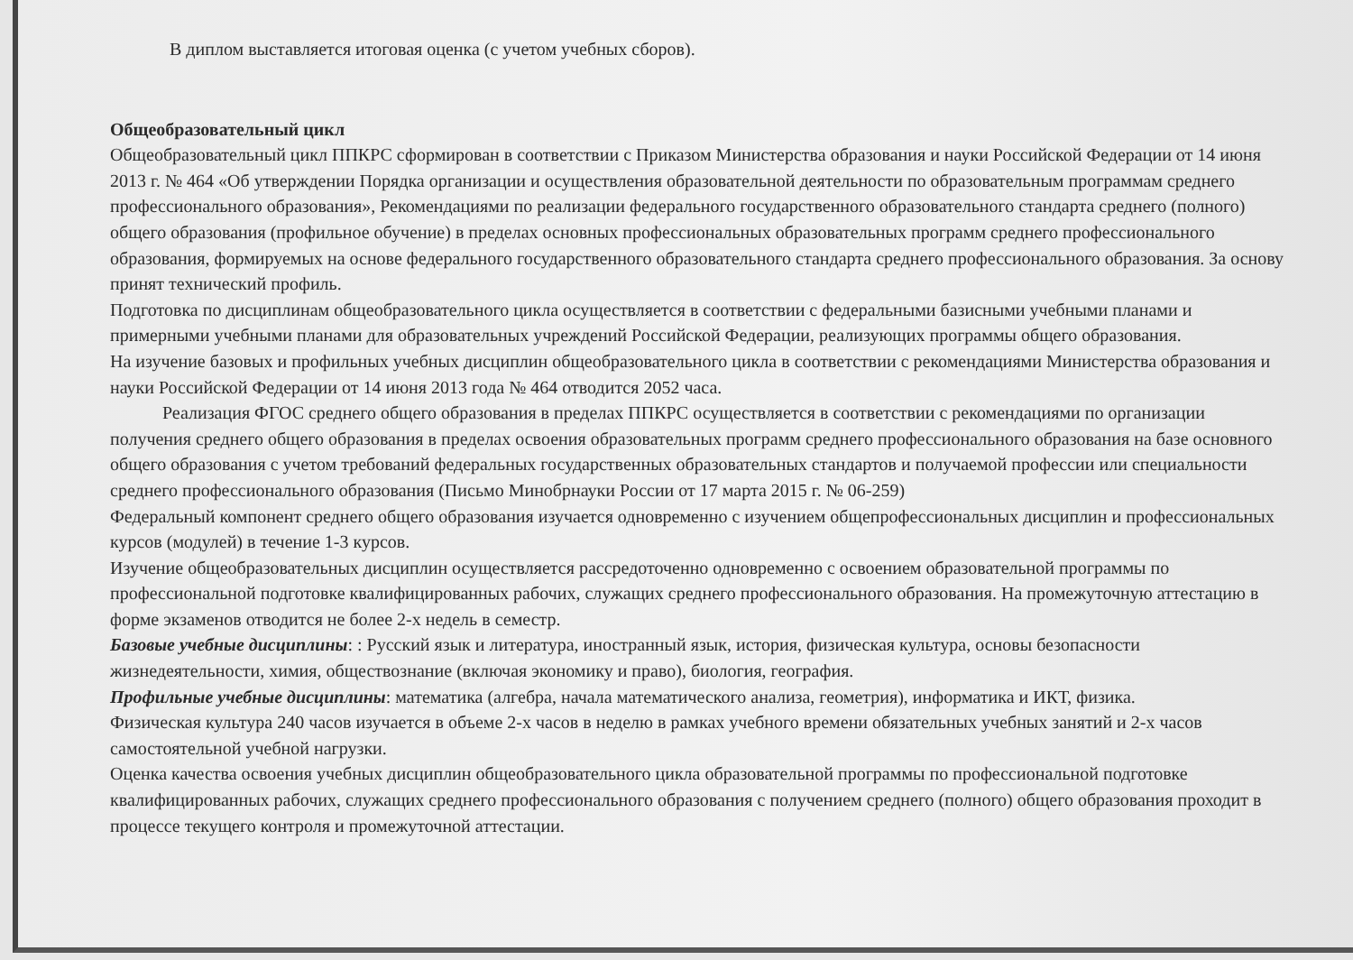В диплом выставляется итоговая оценка (с учетом учебных сборов).
Общеобразовательный цикл
Общеобразовательный цикл ППКРС сформирован в соответствии с Приказом Министерства образования и науки Российской Федерации от 14 июня 2013 г. № 464 «Об утверждении Порядка организации и осуществления образовательной деятельности по образовательным программам среднего профессионального образования», Рекомендациями по реализации федерального государственного образовательного стандарта среднего (полного) общего образования (профильное обучение) в пределах основных профессиональных образовательных программ среднего профессионального образования, формируемых на основе федерального государственного образовательного стандарта среднего профессионального образования. За основу принят технический профиль.
Подготовка по дисциплинам общеобразовательного цикла осуществляется в соответствии с федеральными базисными учебными планами и примерными учебными планами для образовательных учреждений Российской Федерации, реализующих программы общего образования.
На изучение базовых и профильных учебных дисциплин общеобразовательного цикла в соответствии с рекомендациями Министерства образования и науки Российской Федерации от 14 июня 2013 года № 464 отводится 2052 часа.
Реализация ФГОС среднего общего образования в пределах ППКРС осуществляется в соответствии с рекомендациями по организации получения среднего общего образования в пределах освоения образовательных программ среднего профессионального образования на базе основного общего образования с учетом требований федеральных государственных образовательных стандартов и получаемой профессии или специальности среднего профессионального образования (Письмо Минобрнауки России от 17 марта 2015 г. № 06-259)
Федеральный компонент среднего общего образования изучается одновременно с изучением общепрофессиональных дисциплин и профессиональных курсов (модулей) в течение 1-3 курсов.
Изучение общеобразовательных дисциплин осуществляется рассредоточенно одновременно с освоением образовательной программы по профессиональной подготовке квалифицированных рабочих, служащих среднего профессионального образования. На промежуточную аттестацию в форме экзаменов отводится не более 2-х недель в семестр.
Базовые учебные дисциплины: : Русский язык и литература, иностранный язык, история, физическая культура, основы безопасности жизнедеятельности, химия, обществознание (включая экономику и право), биология, география.
Профильные учебные дисциплины: математика (алгебра, начала математического анализа, геометрия), информатика и ИКТ, физика.
Физическая культура 240 часов изучается в объеме 2-х часов в неделю в рамках учебного времени обязательных учебных занятий и 2-х часов самостоятельной учебной нагрузки.
Оценка качества освоения учебных дисциплин общеобразовательного цикла образовательной программы по профессиональной подготовке квалифицированных рабочих, служащих среднего профессионального образования с получением среднего (полного) общего образования проходит в процессе текущего контроля и промежуточной аттестации.